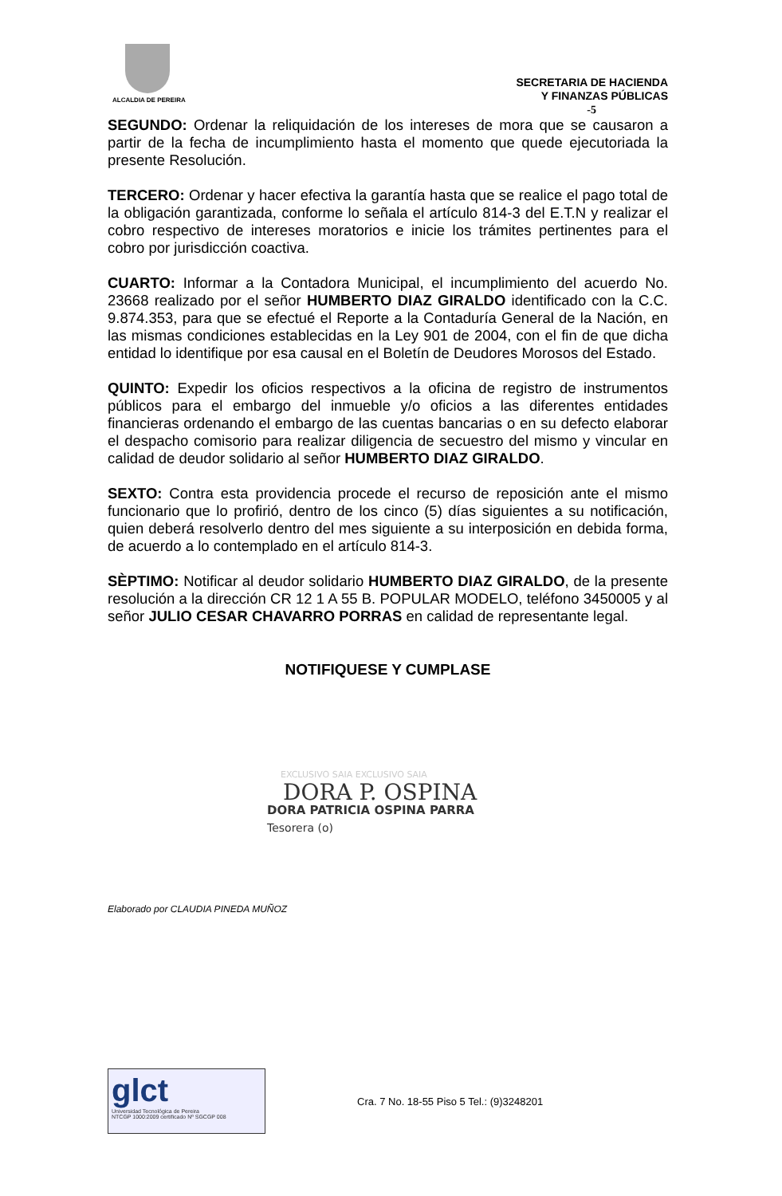ALCALDIA DE PEREIRA
SECRETARIA DE HACIENDA
Y FINANZAS PÚBLICAS
-5
SEGUNDO: Ordenar la reliquidación de los intereses de mora que se causaron a partir de la fecha de incumplimiento hasta el momento que quede ejecutoriada la presente Resolución.
TERCERO: Ordenar y hacer efectiva la garantía hasta que se realice el pago total de la obligación garantizada, conforme lo señala el artículo 814-3 del E.T.N y realizar el cobro respectivo de intereses moratorios e inicie los trámites pertinentes para el cobro por jurisdicción coactiva.
CUARTO: Informar a la Contadora Municipal, el incumplimiento del acuerdo No. 23668 realizado por el señor HUMBERTO DIAZ GIRALDO identificado con la C.C. 9.874.353, para que se efectué el Reporte a la Contaduría General de la Nación, en las mismas condiciones establecidas en la Ley 901 de 2004, con el fin de que dicha entidad lo identifique por esa causal en el Boletín de Deudores Morosos del Estado.
QUINTO: Expedir los oficios respectivos a la oficina de registro de instrumentos públicos para el embargo del inmueble y/o oficios a las diferentes entidades financieras ordenando el embargo de las cuentas bancarias o en su defecto elaborar el despacho comisorio para realizar diligencia de secuestro del mismo y vincular en calidad de deudor solidario al señor HUMBERTO DIAZ GIRALDO.
SEXTO: Contra esta providencia procede el recurso de reposición ante el mismo funcionario que lo profirió, dentro de los cinco (5) días siguientes a su notificación, quien deberá resolverlo dentro del mes siguiente a su interposición en debida forma, de acuerdo a lo contemplado en el artículo 814-3.
SÈPTIMO: Notificar al deudor solidario HUMBERTO DIAZ GIRALDO, de la presente resolución a la dirección CR 12 1 A 55 B. POPULAR MODELO, teléfono 3450005 y al señor JULIO CESAR CHAVARRO PORRAS en calidad de representante legal.
NOTIFIQUESE Y CUMPLASE
EXCLUSIVO SAIA EXCLUSIVO SAIA
DORA P. OSPINA
DORA PATRICIA OSPINA PARRA
Tesorera (o)
Elaborado por CLAUDIA PINEDA MUÑOZ
glct
Universidad Tecnológica de Pereira
NTCGP 1000:2009 certificado Nº SGCGP 008
Cra. 7 No. 18-55 Piso 5 Tel.: (9)3248201